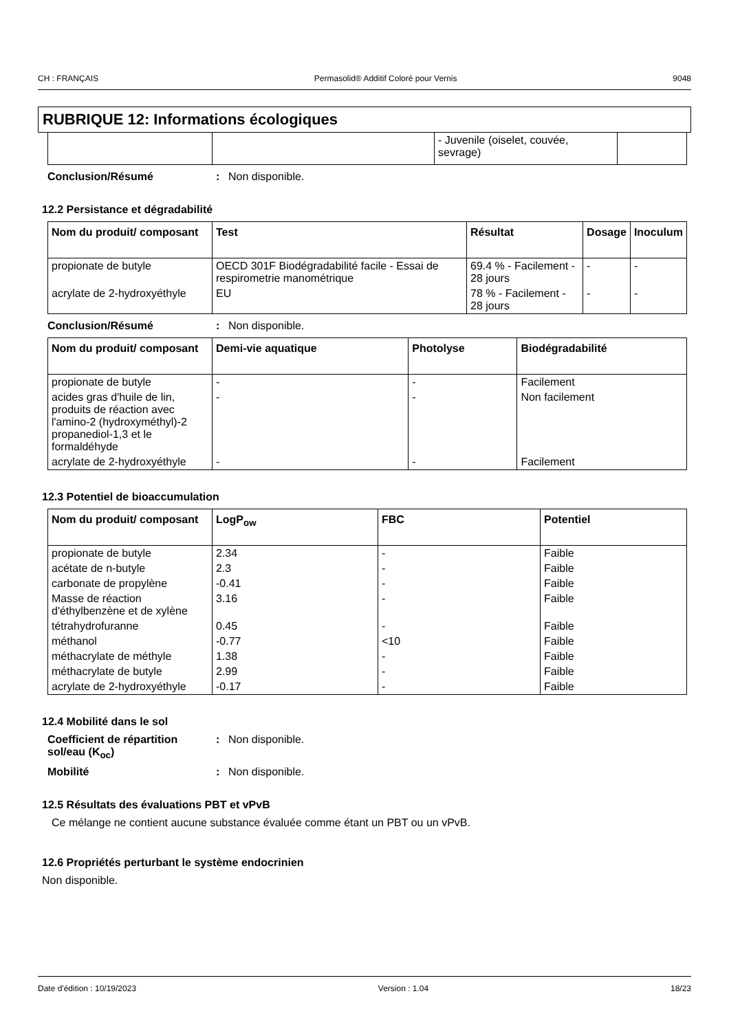CH : FRANÇAIS Permasolid® Additif Coloré pour Vernis 9048
RUBRIQUE 12: Informations écologiques
| | | - Juvenile (oiselet, couvée, sevrage) | |
Conclusion/Résumé: Non disponible.
12.2 Persistance et dégradabilité
| Nom du produit/ composant | Test | Résultat | Dosage | Inoculum |
| --- | --- | --- | --- | --- |
| propionate de butyle | OECD 301F Biodégradabilité facile - Essai de respirometrie manométrique | 69.4 % - Facilement - 28 jours | - | - |
| acrylate de 2-hydroxyéthyle | EU | 78 % - Facilement - 28 jours | - | - |
Conclusion/Résumé: Non disponible.
| Nom du produit/ composant | Demi-vie aquatique | Photolyse | Biodégradabilité |
| --- | --- | --- | --- |
| propionate de butyle | - | - | Facilement |
| acides gras d'huile de lin, produits de réaction avec l'amino-2 (hydroxyméthyl)-2 propanediol-1,3 et le formaldéhyde | - | - | Non facilement |
| acrylate de 2-hydroxyéthyle | - | - | Facilement |
12.3 Potentiel de bioaccumulation
| Nom du produit/ composant | LogP<sub>ow</sub> | FBC | Potentiel |
| --- | --- | --- | --- |
| propionate de butyle | 2.34 | - | Faible |
| acétate de n-butyle | 2.3 | - | Faible |
| carbonate de propylène | -0.41 | - | Faible |
| Masse de réaction d'éthylbenzène et de xylène | 3.16 | - | Faible |
| tétrahydrofuranne | 0.45 | - | Faible |
| méthanol | -0.77 | <10 | Faible |
| méthacrylate de méthyle | 1.38 | - | Faible |
| méthacrylate de butyle | 2.99 | - | Faible |
| acrylate de 2-hydroxyéthyle | -0.17 | - | Faible |
12.4 Mobilité dans le sol
Coefficient de répartition sol/eau (K<sub>oc</sub>): Non disponible.
Mobilité: Non disponible.
12.5 Résultats des évaluations PBT et vPvB
Ce mélange ne contient aucune substance évaluée comme étant un PBT ou un vPvB.
12.6 Propriétés perturbant le système endocrinien
Non disponible.
Date d'édition : 10/19/2023 Version : 1.04 18/23